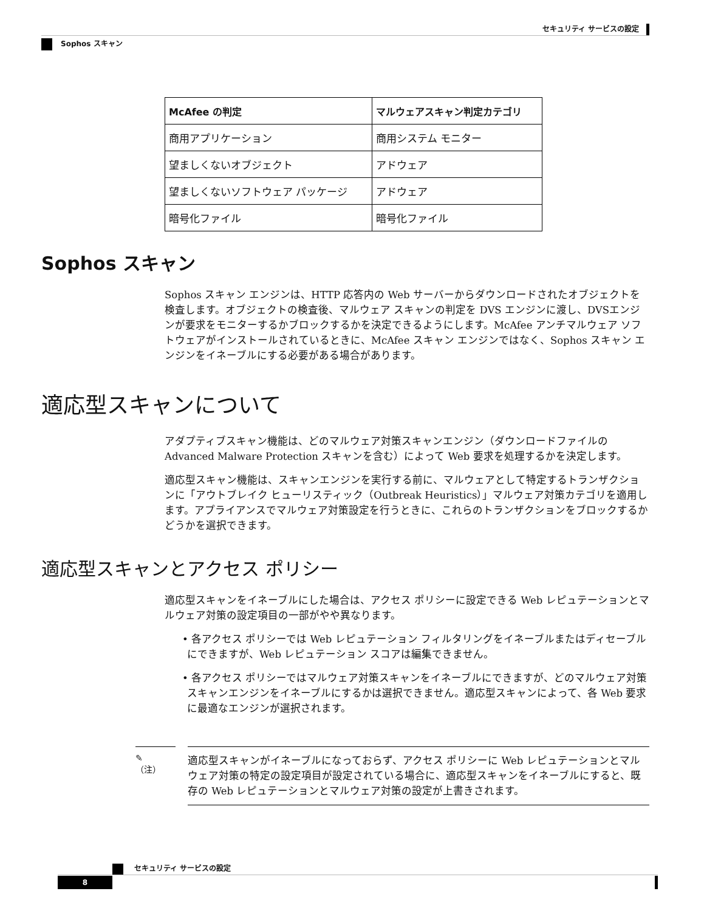セキュリティ サービスの設定
Sophos スキャン
| McAfee の判定 | マルウェアスキャン判定カテゴリ |
| --- | --- |
| 商用アプリケーション | 商用システム モニター |
| 望ましくないオブジェクト | アドウェア |
| 望ましくないソフトウェア パッケージ | アドウェア |
| 暗号化ファイル | 暗号化ファイル |
Sophos スキャン
Sophos スキャン エンジンは、HTTP 応答内の Web サーバーからダウンロードされたオブジェクトを検査します。オブジェクトの検査後、マルウェア スキャンの判定を DVS エンジンに渡し、DVSエンジンが要求をモニターするかブロックするかを決定できるようにします。McAfee アンチマルウェア ソフトウェアがインストールされているときに、McAfee スキャン エンジンではなく、Sophos スキャン エンジンをイネーブルにする必要がある場合があります。
適応型スキャンについて
アダプティブスキャン機能は、どのマルウェア対策スキャンエンジン（ダウンロードファイルの Advanced Malware Protection スキャンを含む）によって Web 要求を処理するかを決定します。
適応型スキャン機能は、スキャンエンジンを実行する前に、マルウェアとして特定するトランザクションに「アウトブレイク ヒューリスティック（Outbreak Heuristics）」マルウェア対策カテゴリを適用します。アプライアンスでマルウェア対策設定を行うときに、これらのトランザクションをブロックするかどうかを選択できます。
適応型スキャンとアクセス ポリシー
適応型スキャンをイネーブルにした場合は、アクセス ポリシーに設定できる Web レピュテーションとマルウェア対策の設定項目の一部がやや異なります。
• 各アクセス ポリシーでは Web レピュテーション フィルタリングをイネーブルまたはディセーブルにできますが、Web レピュテーション スコアは編集できません。
• 各アクセス ポリシーではマルウェア対策スキャンをイネーブルにできますが、どのマルウェア対策スキャンエンジンをイネーブルにするかは選択できません。適応型スキャンによって、各 Web 要求に最適なエンジンが選択されます。
✎
（注）
適応型スキャンがイネーブルになっておらず、アクセス ポリシーに Web レピュテーションとマルウェア対策の特定の設定項目が設定されている場合に、適応型スキャンをイネーブルにすると、既存の Web レピュテーションとマルウェア対策の設定が上書きされます。
セキュリティ サービスの設定
8